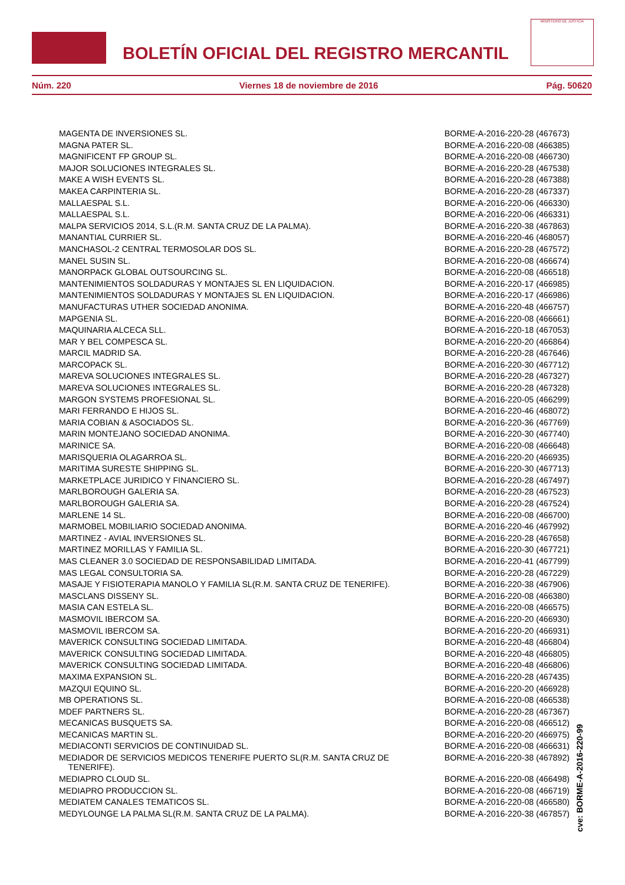BOLETÍN OFICIAL DEL REGISTRO MERCANTIL
MINISTERIO DE JUSTICIA
Núm. 220 Viernes 18 de noviembre de 2016 Pág. 50620
| MAGENTA DE INVERSIONES SL. | BORME-A-2016-220-28 (467673) |
| MAGNA PATER SL. | BORME-A-2016-220-08 (466385) |
| MAGNIFICENT FP GROUP SL. | BORME-A-2016-220-08 (466730) |
| MAJOR SOLUCIONES INTEGRALES SL. | BORME-A-2016-220-28 (467538) |
| MAKE A WISH EVENTS SL. | BORME-A-2016-220-28 (467388) |
| MAKEA CARPINTERIA SL. | BORME-A-2016-220-28 (467337) |
| MALLAESPAL S.L. | BORME-A-2016-220-06 (466330) |
| MALLAESPAL S.L. | BORME-A-2016-220-06 (466331) |
| MALPA SERVICIOS 2014, S.L.(R.M. SANTA CRUZ DE LA PALMA). | BORME-A-2016-220-38 (467863) |
| MANANTIAL CURRIER SL. | BORME-A-2016-220-46 (468057) |
| MANCHASOL-2 CENTRAL TERMOSOLAR DOS SL. | BORME-A-2016-220-28 (467572) |
| MANEL SUSIN SL. | BORME-A-2016-220-08 (466674) |
| MANORPACK GLOBAL OUTSOURCING SL. | BORME-A-2016-220-08 (466518) |
| MANTENIMIENTOS SOLDADURAS Y MONTAJES SL EN LIQUIDACION. | BORME-A-2016-220-17 (466985) |
| MANTENIMIENTOS SOLDADURAS Y MONTAJES SL EN LIQUIDACION. | BORME-A-2016-220-17 (466986) |
| MANUFACTURAS UTHER SOCIEDAD ANONIMA. | BORME-A-2016-220-48 (466757) |
| MAPGENIA SL. | BORME-A-2016-220-08 (466661) |
| MAQUINARIA ALCECA SLL. | BORME-A-2016-220-18 (467053) |
| MAR Y BEL COMPESCA SL. | BORME-A-2016-220-20 (466864) |
| MARCIL MADRID SA. | BORME-A-2016-220-28 (467646) |
| MARCOPACK SL. | BORME-A-2016-220-30 (467712) |
| MAREVA SOLUCIONES INTEGRALES SL. | BORME-A-2016-220-28 (467327) |
| MAREVA SOLUCIONES INTEGRALES SL. | BORME-A-2016-220-28 (467328) |
| MARGON SYSTEMS PROFESIONAL SL. | BORME-A-2016-220-05 (466299) |
| MARI FERRANDO E HIJOS SL. | BORME-A-2016-220-46 (468072) |
| MARIA COBIAN & ASOCIADOS SL. | BORME-A-2016-220-36 (467769) |
| MARIN MONTEJANO SOCIEDAD ANONIMA. | BORME-A-2016-220-30 (467740) |
| MARINICE SA. | BORME-A-2016-220-08 (466648) |
| MARISQUERIA OLAGARROA SL. | BORME-A-2016-220-20 (466935) |
| MARITIMA SURESTE SHIPPING SL. | BORME-A-2016-220-30 (467713) |
| MARKETPLACE JURIDICO Y FINANCIERO SL. | BORME-A-2016-220-28 (467497) |
| MARLBOROUGH GALERIA SA. | BORME-A-2016-220-28 (467523) |
| MARLBOROUGH GALERIA SA. | BORME-A-2016-220-28 (467524) |
| MARLENE 14 SL. | BORME-A-2016-220-08 (466700) |
| MARMOBEL MOBILIARIO SOCIEDAD ANONIMA. | BORME-A-2016-220-46 (467992) |
| MARTINEZ - AVIAL INVERSIONES SL. | BORME-A-2016-220-28 (467658) |
| MARTINEZ MORILLAS Y FAMILIA SL. | BORME-A-2016-220-30 (467721) |
| MAS CLEANER 3.0 SOCIEDAD DE RESPONSABILIDAD LIMITADA. | BORME-A-2016-220-41 (467799) |
| MAS LEGAL CONSULTORIA SA. | BORME-A-2016-220-28 (467229) |
| MASAJE Y FISIOTERAPIA MANOLO Y FAMILIA SL(R.M. SANTA CRUZ DE TENERIFE). | BORME-A-2016-220-38 (467906) |
| MASCLANS DISSENY SL. | BORME-A-2016-220-08 (466380) |
| MASIA CAN ESTELA SL. | BORME-A-2016-220-08 (466575) |
| MASMOVIL IBERCOM SA. | BORME-A-2016-220-20 (466930) |
| MASMOVIL IBERCOM SA. | BORME-A-2016-220-20 (466931) |
| MAVERICK CONSULTING SOCIEDAD LIMITADA. | BORME-A-2016-220-48 (466804) |
| MAVERICK CONSULTING SOCIEDAD LIMITADA. | BORME-A-2016-220-48 (466805) |
| MAVERICK CONSULTING SOCIEDAD LIMITADA. | BORME-A-2016-220-48 (466806) |
| MAXIMA EXPANSION SL. | BORME-A-2016-220-28 (467435) |
| MAZQUI EQUINO SL. | BORME-A-2016-220-20 (466928) |
| MB OPERATIONS SL. | BORME-A-2016-220-08 (466538) |
| MDEF PARTNERS SL. | BORME-A-2016-220-28 (467367) |
| MECANICAS BUSQUETS SA. | BORME-A-2016-220-08 (466512) |
| MECANICAS MARTIN SL. | BORME-A-2016-220-20 (466975) |
| MEDIACONTI SERVICIOS DE CONTINUIDAD SL. | BORME-A-2016-220-08 (466631) |
| MEDIADOR DE SERVICIOS MEDICOS TENERIFE PUERTO SL(R.M. SANTA CRUZ DE TENERIFE). | BORME-A-2016-220-38 (467892) |
| MEDIAPRO CLOUD SL. | BORME-A-2016-220-08 (466498) |
| MEDIAPRO PRODUCCION SL. | BORME-A-2016-220-08 (466719) |
| MEDIATEM CANALES TEMATICOS SL. | BORME-A-2016-220-08 (466580) |
| MEDYLOUNGE LA PALMA SL(R.M. SANTA CRUZ DE LA PALMA). | BORME-A-2016-220-38 (467857) |
cve: BORME-A-2016-220-99